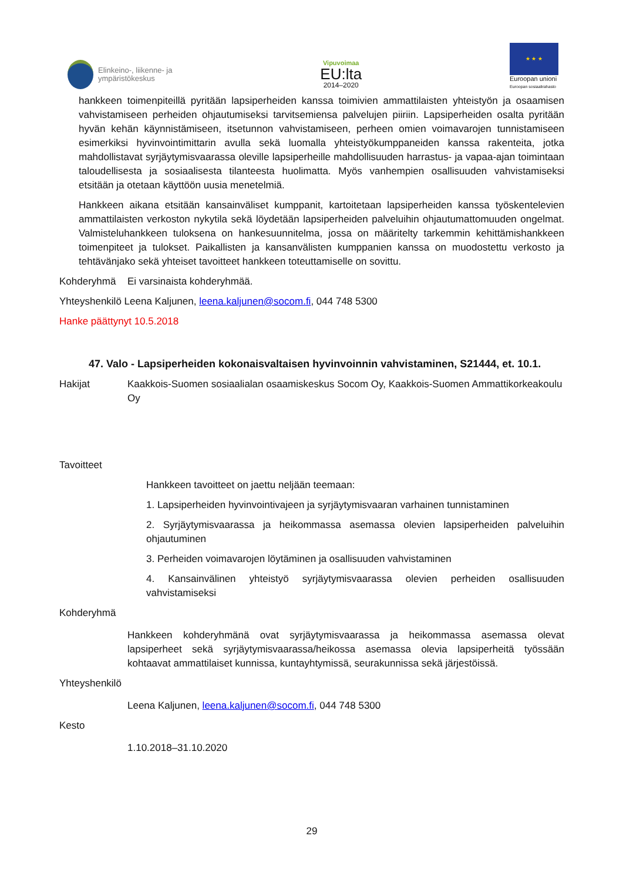Elinkeino-, liikenne- ja
ympäristökeskus
Vipuvoimaa
EU:lta
2014–2020
★ ★ ★
Euroopan unioni
Euroopan sosiaalirahasto
hankkeen toimenpiteillä pyritään lapsiperheiden kanssa toimivien ammattilaisten yhteistyön ja osaamisen vahvistamiseen perheiden ohjautumiseksi tarvitsemiensa palvelujen piiriin. Lapsiperheiden osalta pyritään hyvän kehän käynnistämiseen, itsetunnon vahvistamiseen, perheen omien voimavarojen tunnistamiseen esimerkiksi hyvinvointimittarin avulla sekä luomalla yhteistyökumppaneiden kanssa rakenteita, jotka mahdollistavat syrjäytymisvaarassa oleville lapsiperheille mahdollisuuden harrastus- ja vapaa-ajan toimintaan taloudellisesta ja sosiaalisesta tilanteesta huolimatta. Myös vanhempien osallisuuden vahvistamiseksi etsitään ja otetaan käyttöön uusia menetelmiä.
Hankkeen aikana etsitään kansainväliset kumppanit, kartoitetaan lapsiperheiden kanssa työskentelevien ammattilaisten verkoston nykytila sekä löydetään lapsiperheiden palveluihin ohjautumattomuuden ongelmat. Valmisteluhankkeen tuloksena on hankesuunnitelma, jossa on määritelty tarkemmin kehittämishankkeen toimenpiteet ja tulokset. Paikallisten ja kansanvälisten kumppanien kanssa on muodostettu verkosto ja tehtävänjako sekä yhteiset tavoitteet hankkeen toteuttamiselle on sovittu.
Kohderyhmä Ei varsinaista kohderyhmää.
Yhteyshenkilö Leena Kaljunen, leena.kaljunen@socom.fi, 044 748 5300
Hanke päättynyt 10.5.2018
47. Valo - Lapsiperheiden kokonaisvaltaisen hyvinvoinnin vahvistaminen, S21444, et. 10.1.
Hakijat Kaakkois-Suomen sosiaalialan osaamiskeskus Socom Oy, Kaakkois-Suomen Ammattikorkeakoulu Oy
Tavoitteet
Hankkeen tavoitteet on jaettu neljään teemaan:
1. Lapsiperheiden hyvinvointivajeen ja syrjäytymisvaaran varhainen tunnistaminen
2. Syrjäytymisvaarassa ja heikommassa asemassa olevien lapsiperheiden palveluihin ohjautuminen
3. Perheiden voimavarojen löytäminen ja osallisuuden vahvistaminen
4. Kansainvälinen yhteistyö syrjäytymisvaarassa olevien perheiden osallisuuden vahvistamiseksi
Kohderyhmä
Hankkeen kohderyhmänä ovat syrjäytymisvaarassa ja heikommassa asemassa olevat lapsiperheet sekä syrjäytymisvaarassa/heikossa asemassa olevia lapsiperheitä työssään kohtaavat ammattilaiset kunnissa, kuntayhtymissä, seurakunnissa sekä järjestöissä.
Yhteyshenkilö
Leena Kaljunen, leena.kaljunen@socom.fi, 044 748 5300
Kesto
1.10.2018–31.10.2020
29